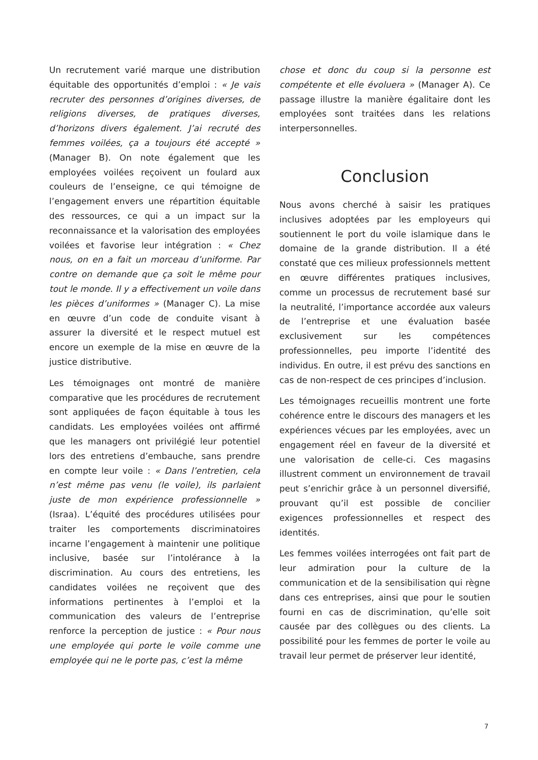Un recrutement varié marque une distribution équitable des opportunités d’emploi : « Je vais recruter des personnes d’origines diverses, de religions diverses, de pratiques diverses, d’horizons divers également. J’ai recruté des femmes voilées, ça a toujours été accepté » (Manager B). On note également que les employées voilées reçoivent un foulard aux couleurs de l’enseigne, ce qui témoigne de l’engagement envers une répartition équitable des ressources, ce qui a un impact sur la reconnaissance et la valorisation des employées voilées et favorise leur intégration : « Chez nous, on en a fait un morceau d’uniforme. Par contre on demande que ça soit le même pour tout le monde. Il y a effectivement un voile dans les pièces d’uniformes » (Manager C). La mise en œuvre d’un code de conduite visant à assurer la diversité et le respect mutuel est encore un exemple de la mise en œuvre de la justice distributive.
Les témoignages ont montré de manière comparative que les procédures de recrutement sont appliquées de façon équitable à tous les candidats. Les employées voilées ont affirmé que les managers ont privilégié leur potentiel lors des entretiens d’embauche, sans prendre en compte leur voile : « Dans l’entretien, cela n’est même pas venu (le voile), ils parlaient juste de mon expérience professionnelle » (Israa). L’équité des procédures utilisées pour traiter les comportements discriminatoires incarne l’engagement à maintenir une politique inclusive, basée sur l’intolérance à la discrimination. Au cours des entretiens, les candidates voilées ne reçoivent que des informations pertinentes à l’emploi et la communication des valeurs de l’entreprise renforce la perception de justice : « Pour nous une employée qui porte le voile comme une employée qui ne le porte pas, c’est la même
chose et donc du coup si la personne est compétente et elle évoluera » (Manager A). Ce passage illustre la manière égalitaire dont les employées sont traitées dans les relations interpersonnelles.
Conclusion
Nous avons cherché à saisir les pratiques inclusives adoptées par les employeurs qui soutiennent le port du voile islamique dans le domaine de la grande distribution. Il a été constaté que ces milieux professionnels mettent en œuvre différentes pratiques inclusives, comme un processus de recrutement basé sur la neutralité, l’importance accordée aux valeurs de l’entreprise et une évaluation basée exclusivement sur les compétences professionnelles, peu importe l’identité des individus. En outre, il est prévu des sanctions en cas de non-respect de ces principes d’inclusion.
Les témoignages recueillis montrent une forte cohérence entre le discours des managers et les expériences vécues par les employées, avec un engagement réel en faveur de la diversité et une valorisation de celle-ci. Ces magasins illustrent comment un environnement de travail peut s’enrichir grâce à un personnel diversifié, prouvant qu’il est possible de concilier exigences professionnelles et respect des identités.
Les femmes voilées interrogées ont fait part de leur admiration pour la culture de la communication et de la sensibilisation qui règne dans ces entreprises, ainsi que pour le soutien fourni en cas de discrimination, qu’elle soit causée par des collègues ou des clients. La possibilité pour les femmes de porter le voile au travail leur permet de préserver leur identité,
7